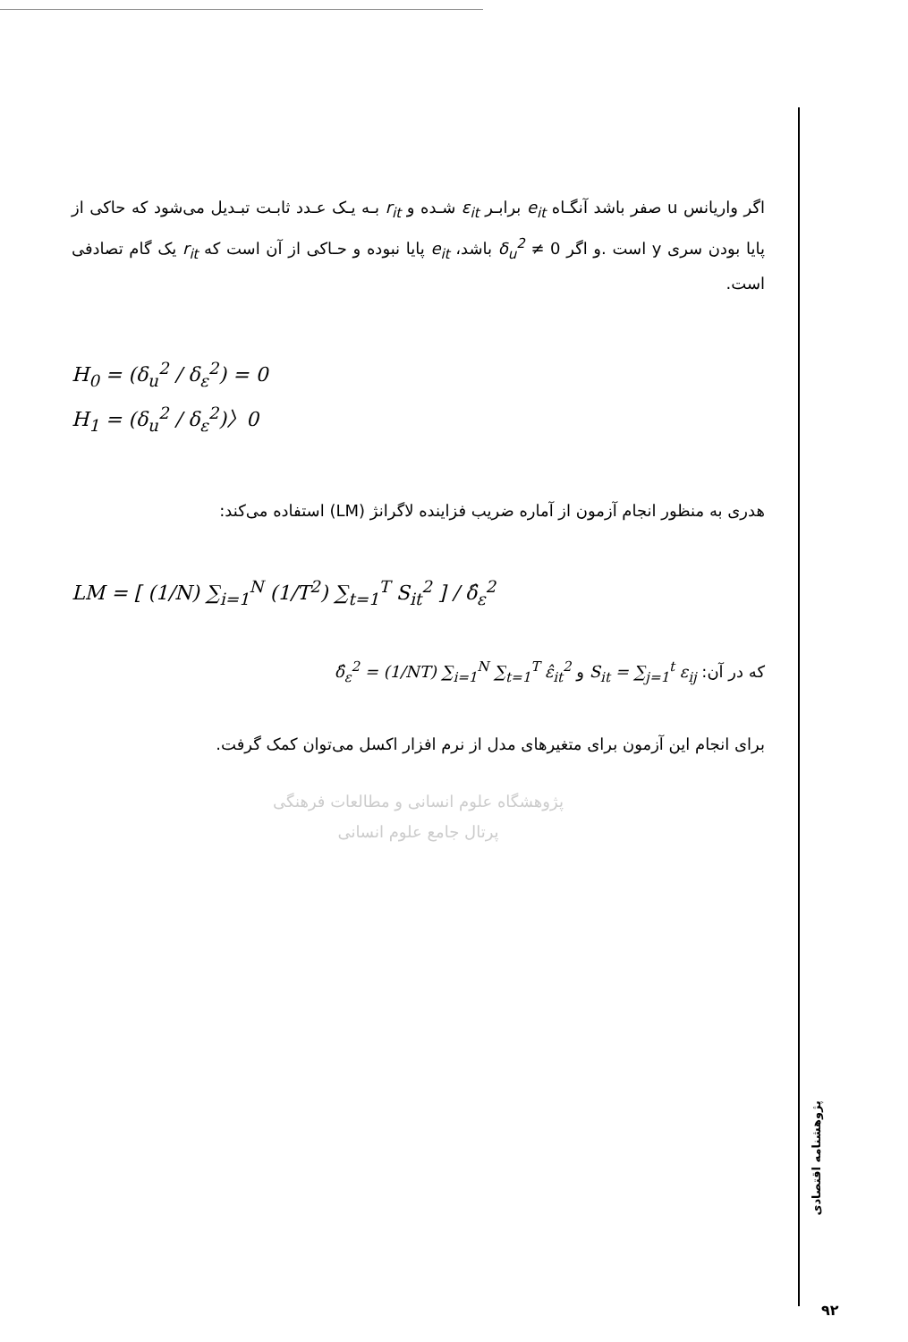اگر واریانس u صفر باشد آنگـاه e<sub>it</sub> برابـر ε<sub>it</sub> شـده و r<sub>it</sub> بـه یـک عـدد ثابـت تبـدیل می‌شود که حاکی از پایا بودن سری y است .و اگر δ<sub>u</sub><sup>2</sup> ≠ 0 باشد، e<sub>it</sub> پایا نبوده و حـاکی از آن است که r<sub>it</sub> یک گام تصادفی است.
H<sub>0</sub> = (δ<sub>u</sub><sup>2</sup> / δ<sub>ε</sub><sup>2</sup>) = 0
H<sub>1</sub> = (δ<sub>u</sub><sup>2</sup> / δ<sub>ε</sub><sup>2</sup>)〉0
هدری به منظور انجام آزمون از آماره ضریب فزاینده لاگرانژ (LM) استفاده می‌کند:
LM = [ (1/N) ∑<sub>i=1</sub><sup>N</sup> (1/T<sup>2</sup>) ∑<sub>t=1</sub><sup>T</sup> S<sub>it</sub><sup>2</sup> ] / δ̂<sub>ε</sub><sup>2</sup>
که در آن: S<sub>it</sub> = ∑<sub>j=1</sub><sup>t</sup> ε<sub>ij</sub> و δ̂<sub>ε</sub><sup>2</sup> = (1/NT) ∑<sub>i=1</sub><sup>N</sup> ∑<sub>t=1</sub><sup>T</sup> ε̂<sub>it</sub><sup>2</sup>
برای انجام این آزمون برای متغیرهای مدل از نرم افزار اکسل می‌توان کمک گرفت.
پژوهشگاه علوم انسانی و مطالعات فرهنگی
پرتال جامع علوم انسانی
پژوهشنامه اقتصادی
۹۲